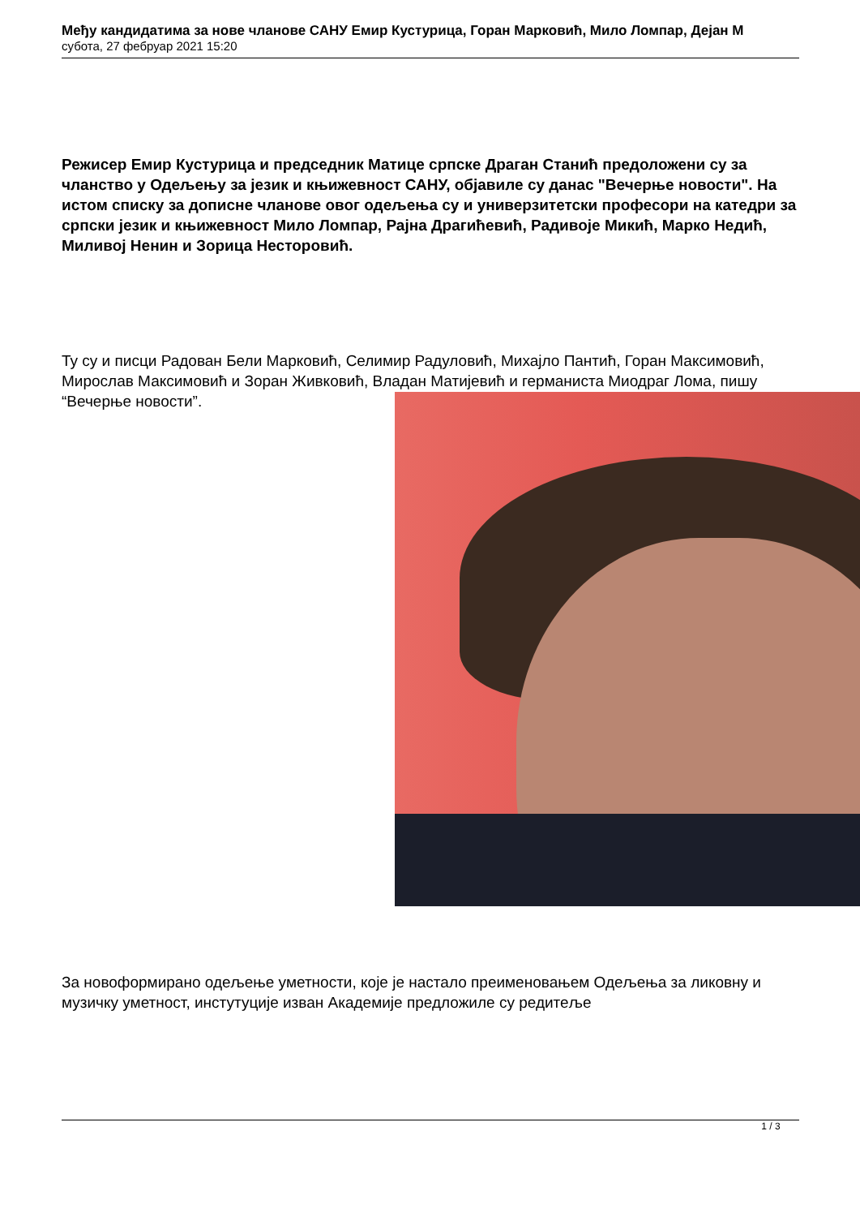Међу кандидатима за нове чланове САНУ Емир Кустурица, Горан Марковић, Мило Ломпар, Дејан М
субота, 27 фебруар 2021 15:20
Режисер Емир Кустурица и председник Матице српске Драган Станић предоложени су за чланство у Одељењу за језик и књижевност САНУ, објавиле су данас "Вечерње новости". На истом списку за дописне чланове овог одељења су и универзитетски професори на катедри за српски језик и књижевност Мило Ломпар, Рајна Драгићевић, Радивоје Микић, Марко Недић, Миливој Ненин и Зорица Несторовић.
Ту су и писци Радован Бели Марковић, Селимир Радуловић, Михајло Пантић, Горан Максимовић, Мирослав Максимовић и Зоран Живковић, Владан Матијевић и германиста Миодраг Лома, пишу “Вечерње новости”.
За новоформирано одељење уметности, које је настало преименовањем Одељења за ликовну и музичку уметност, инстутуције изван Академије предложиле су редитеље
1 / 3